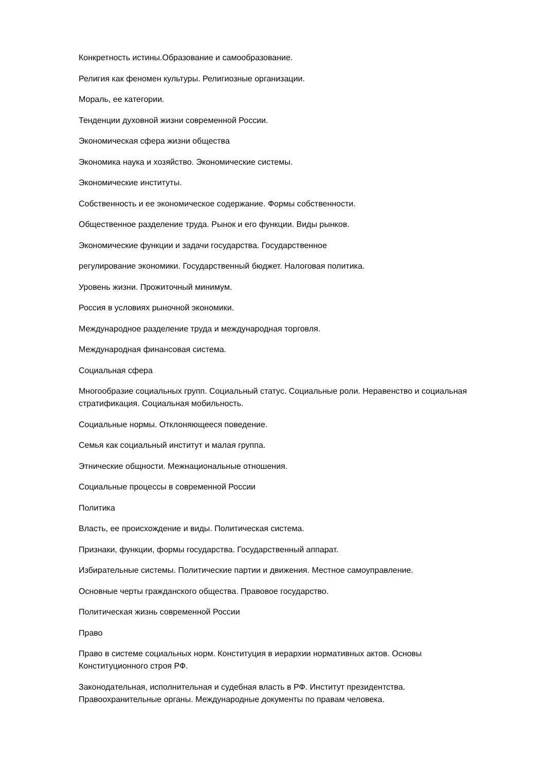Конкретность истины.Образование и самообразование.
Религия как феномен культуры. Религиозные организации.
Мораль, ее категории.
Тенденции духовной жизни современной России.
Экономическая сфера жизни общества
Экономика наука и хозяйство. Экономические системы.
Экономические институты.
Собственность и ее экономическое содержание. Формы собственности.
Общественное разделение труда. Рынок и его функции. Виды рынков.
Экономические функции и задачи государства. Государственное
регулирование экономики. Государственный бюджет. Налоговая политика.
Уровень жизни. Прожиточный минимум.
Россия в условиях рыночной экономики.
Международное разделение труда и международная торговля.
Международная финансовая система.
Социальная сфера
Многообразие социальных групп. Социальный статус. Социальные роли. Неравенство и социальная стратификация. Социальная мобильность.
Социальные нормы. Отклоняющееся поведение.
Семья как социальный институт и малая группа.
Этнические общности. Межнациональные отношения.
Социальные процессы в современной России
Политика
Власть, ее происхождение и виды. Политическая система.
Признаки, функции, формы государства. Государственный аппарат.
Избирательные системы. Политические партии и движения. Местное самоуправление.
Основные черты гражданского общества. Правовое государство.
Политическая жизнь современной России
Право
Право в системе социальных норм. Конституция в иерархии нормативных актов. Основы Конституционного строя РФ.
Законодательная, исполнительная и судебная власть в РФ. Институт президентства. Правоохранительные органы. Международные документы по правам человека.